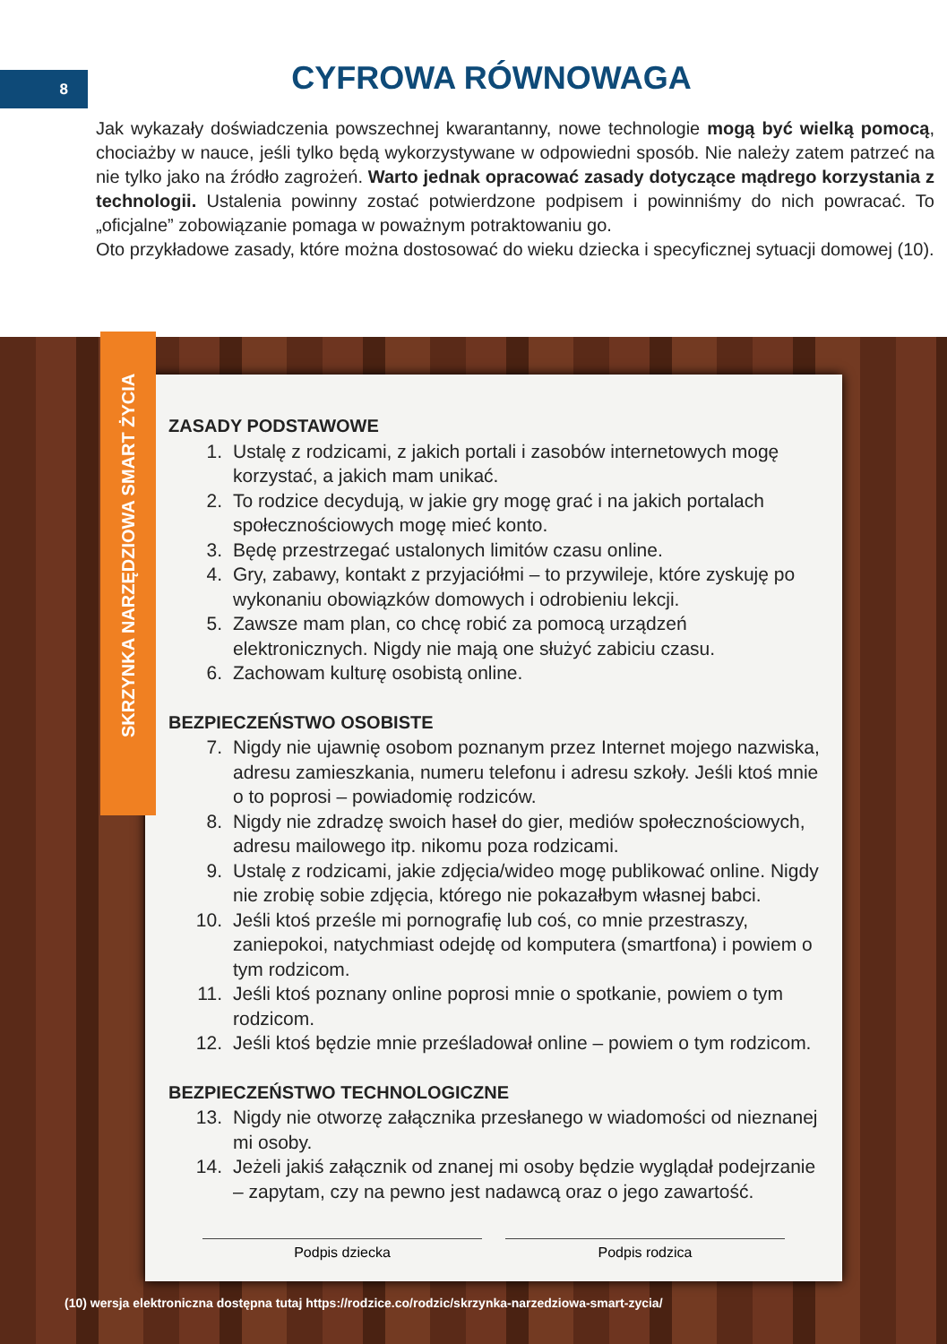8
CYFROWA RÓWNOWAGA
Jak wykazały doświadczenia powszechnej kwarantanny, nowe technologie mogą być wielką pomocą, chociażby w nauce, jeśli tylko będą wykorzystywane w odpowiedni sposób. Nie należy zatem patrzeć na nie tylko jako na źródło zagrożeń. Warto jednak opracować zasady dotyczące mądrego korzystania z technologii. Ustalenia powinny zostać potwierdzone podpisem i powinniśmy do nich powracać. To „oficjalne” zobowiązanie pomaga w poważnym potraktowaniu go.
Oto przykładowe zasady, które można dostosować do wieku dziecka i specyficznej sytuacji domowej (10).
SKRZYNKA NARZĘDZIOWA SMART ŻYCIA
ZASADY PODSTAWOWE
1. Ustalę z rodzicami, z jakich portali i zasobów internetowych mogę korzystać, a jakich mam unikać.
2. To rodzice decydują, w jakie gry mogę grać i na jakich portalach społecznościowych mogę mieć konto.
3. Będę przestrzegać ustalonych limitów czasu online.
4. Gry, zabawy, kontakt z przyjaciółmi – to przywileje, które zyskuję po wykonaniu obowiązków domowych i odrobieniu lekcji.
5. Zawsze mam plan, co chcę robić za pomocą urządzeń elektronicznych. Nigdy nie mają one służyć zabiciu czasu.
6. Zachowam kulturę osobistą online.
BEZPIECZEŃSTWO OSOBISTE
7. Nigdy nie ujawnię osobom poznanym przez Internet mojego nazwiska, adresu zamieszkania, numeru telefonu i adresu szkoły. Jeśli ktoś mnie o to poprosi – powiadomię rodziców.
8. Nigdy nie zdradzę swoich haseł do gier, mediów społecznościowych, adresu mailowego itp. nikomu poza rodzicami.
9. Ustalę z rodzicami, jakie zdjęcia/wideo mogę publikować online. Nigdy nie zrobię sobie zdjęcia, którego nie pokazałbym własnej babci.
10. Jeśli ktoś prześle mi pornografię lub coś, co mnie przestraszy, zaniepokoi, natychmiast odejdę od komputera (smartfona) i powiem o tym rodzicom.
11. Jeśli ktoś poznany online poprosi mnie o spotkanie, powiem o tym rodzicom.
12. Jeśli ktoś będzie mnie prześladował online – powiem o tym rodzicom.
BEZPIECZEŃSTWO TECHNOLOGICZNE
13. Nigdy nie otworzę załącznika przesłanego w wiadomości od nieznanej mi osoby.
14. Jeżeli jakiś załącznik od znanej mi osoby będzie wyglądał podejrzanie – zapytam, czy na pewno jest nadawcą oraz o jego zawartość.
Podpis dziecka Podpis rodzica
(10) wersja elektroniczna dostępna tutaj https://rodzice.co/rodzic/skrzynka-narzedziowa-smart-zycia/